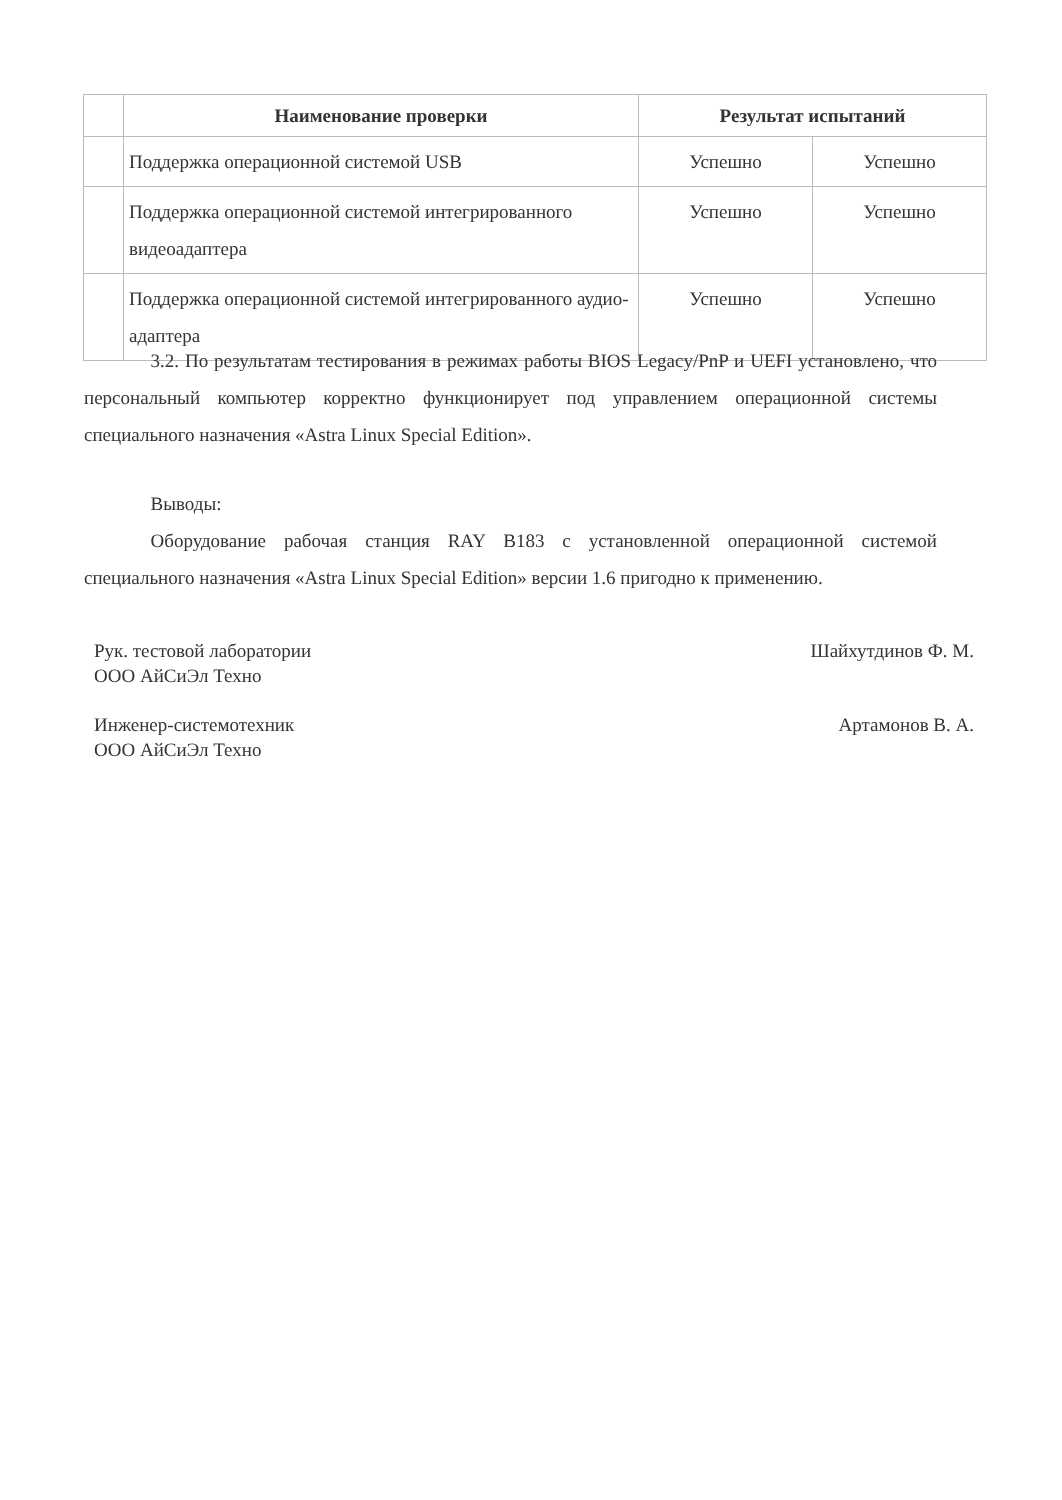| | Наименование проверки | Результат испытаний | |
| --- | --- | --- | --- |
| | Поддержка операционной системой USB | Успешно | Успешно |
| | Поддержка операционной системой интегрированного видеоадаптера | Успешно | Успешно |
| | Поддержка операционной системой интегрированного аудио-адаптера | Успешно | Успешно |
    3.2. По результатам тестирования в режимах работы BIOS Legacy/PnP и UEFI установлено, что персональный компьютер корректно функционирует под управлением операционной системы специального назначения «Astra Linux Special Edition».
    Выводы:
    Оборудование рабочая станция RAY B183 с установленной операционной системой специального назначения «Astra Linux Special Edition» версии 1.6 пригодно к применению.
Рук. тестовой лаборатории
ООО АйСиЭл Техно
Шайхутдинов Ф. М.
Инженер-системотехник
ООО АйСиЭл Техно
Артамонов В. А.